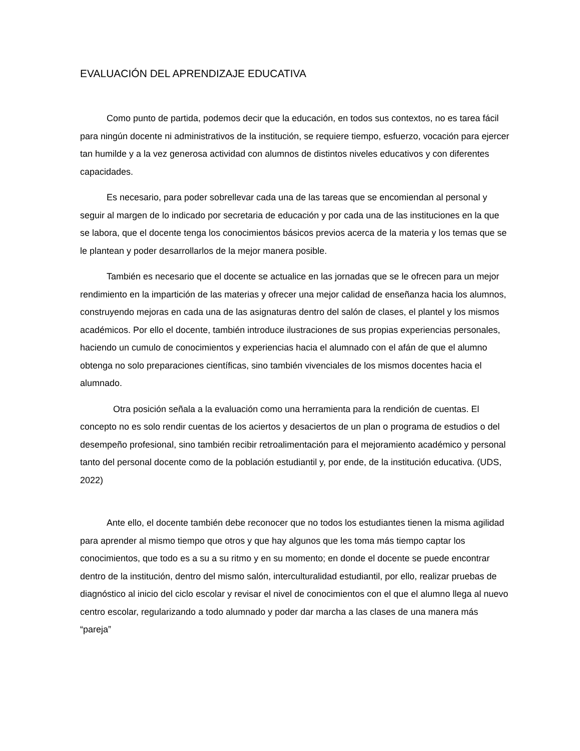EVALUACIÓN DEL APRENDIZAJE EDUCATIVA
Como punto de partida, podemos decir que la educación, en todos sus contextos, no es tarea fácil para ningún docente ni administrativos de la institución, se requiere tiempo, esfuerzo, vocación para ejercer tan humilde y a la vez generosa actividad con alumnos de distintos niveles educativos y con diferentes capacidades.
Es necesario, para poder sobrellevar cada una de las tareas que se encomiendan al personal y seguir al margen de lo indicado por secretaria de educación y por cada una de las instituciones en la que se labora, que el docente tenga los conocimientos básicos previos acerca de la materia y los temas que se le plantean y poder desarrollarlos de la mejor manera posible.
También es necesario que el docente se actualice en las jornadas que se le ofrecen para un mejor rendimiento en la impartición de las materias y ofrecer una mejor calidad de enseñanza hacia los alumnos, construyendo mejoras en cada una de las asignaturas dentro del salón de clases, el plantel y los mismos académicos. Por ello el docente, también introduce ilustraciones de sus propias experiencias personales, haciendo un cumulo de conocimientos y experiencias hacia el alumnado con el afán de que el alumno obtenga no solo preparaciones científicas, sino también vivenciales de los mismos docentes hacia el alumnado.
Otra posición señala a la evaluación como una herramienta para la rendición de cuentas. El concepto no es solo rendir cuentas de los aciertos y desaciertos de un plan o programa de estudios o del desempeño profesional, sino también recibir retroalimentación para el mejoramiento académico y personal tanto del personal docente como de la población estudiantil y, por ende, de la institución educativa. (UDS, 2022)
Ante ello, el docente también debe reconocer que no todos los estudiantes tienen la misma agilidad para aprender al mismo tiempo que otros y que hay algunos que les toma más tiempo captar los conocimientos, que todo es a su a su ritmo y en su momento; en donde el docente se puede encontrar dentro de la institución, dentro del mismo salón, interculturalidad estudiantil, por ello, realizar pruebas de diagnóstico al inicio del ciclo escolar y revisar el nivel de conocimientos con el que el alumno llega al nuevo centro escolar, regularizando a todo alumnado y poder dar marcha a las clases de una manera más “pareja”